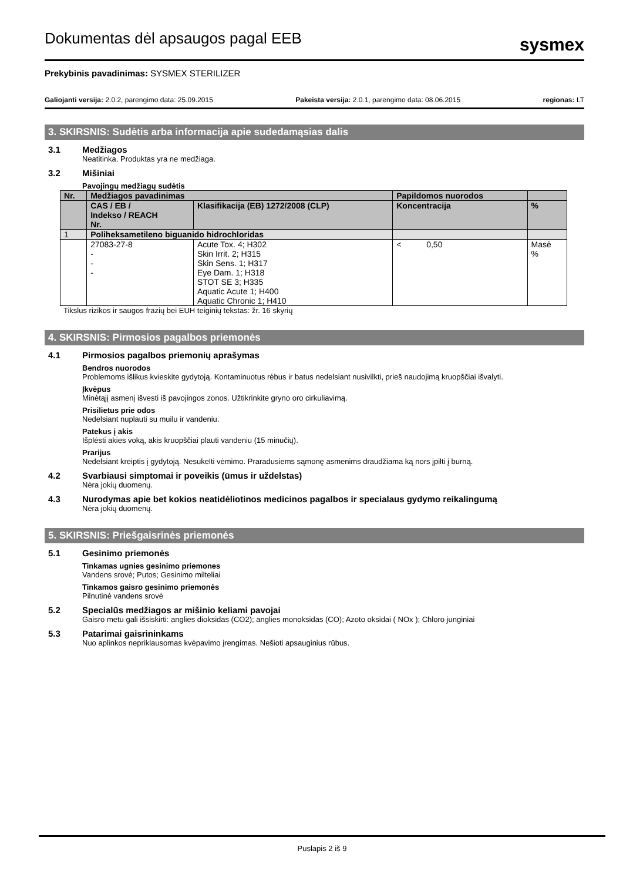Dokumentas dėl apsaugos pagal EEB
sysmex
Prekybinis pavadinimas: SYSMEX STERILIZER
Galiojanti versija: 2.0.2, parengimo data: 25.09.2015 Pakeista versija: 2.0.1, parengimo data: 08.06.2015 regionas: LT
3. SKIRSNIS: Sudėtis arba informacija apie sudedamąsias dalis
3.1 Medžiagos
Neatitinka. Produktas yra ne medžiaga.
3.2 Mišiniai
Pavojingų medžiagų sudėtis
| Nr. | Medžiagos pavadinimas | | Papildomos nuorodos | |
| --- | --- | --- | --- | --- |
| | CAS / EB / Indekso / REACH Nr. | Klasifikacija (EB) 1272/2008 (CLP) | Koncentracija | % |
| 1 | Poliheksametileno biguanido hidrochloridas | | | |
| | 27083-27-8 - - - | Acute Tox. 4; H302 Skin Irrit. 2; H315 Skin Sens. 1; H317 Eye Dam. 1; H318 STOT SE 3; H335 Aquatic Acute 1; H400 Aquatic Chronic 1; H410 | < 0,50 | Masė % |
Tikslus rizikos ir saugos frazių bei EUH teiginių tekstas: žr. 16 skyrių
4. SKIRSNIS: Pirmosios pagalbos priemonės
4.1 Pirmosios pagalbos priemonių aprašymas
Bendros nuorodos
Problemoms išlikus kvieskite gydytoją. Kontaminuotus rėbus ir batus nedelsiant nusivilkti, prieš naudojimą kruopščiai išvalyti.
Įkvėpus
Minėtąjį asmenį išvesti iš pavojingos zonos. Užtikrinkite gryno oro cirkuliavimą.
Prisilietus prie odos
Nedelsiant nuplauti su muilu ir vandeniu.
Patekus į akis
Išplėsti akies voką, akis kruopščiai plauti vandeniu (15 minučių).
Prarijus
Nedelsiant kreiptis į gydytoją. Nesukelti vėmimo. Praradusiems sąmonę asmenims draudžiama ką nors įpilti į burną.
4.2 Svarbiausi simptomai ir poveikis (ūmus ir uždelstas)
Nėra jokių duomenų.
4.3 Nurodymas apie bet kokios neatidėliotinos medicinos pagalbos ir specialaus gydymo reikalingumą
Nėra jokių duomenų.
5. SKIRSNIS: Priešgaisrinės priemonės
5.1 Gesinimo priemonės
Tinkamas ugnies gesinimo priemones
Vandens srovė; Putos; Gesinimo milteliai
Tinkamos gaisro gesinimo priemonės
Pilnutinė vandens srovė
5.2 Specialūs medžiagos ar mišinio keliami pavojai
Gaisro metu gali išsiskirti: anglies dioksidas (CO2); anglies monoksidas (CO); Azoto oksidai ( NOx ); Chloro junginiai
5.3 Patarimai gaisrininkams
Nuo aplinkos nepriklausomas kvėpavimo įrengimas. Nešioti apsauginius rūbus.
Puslapis 2 iš 9